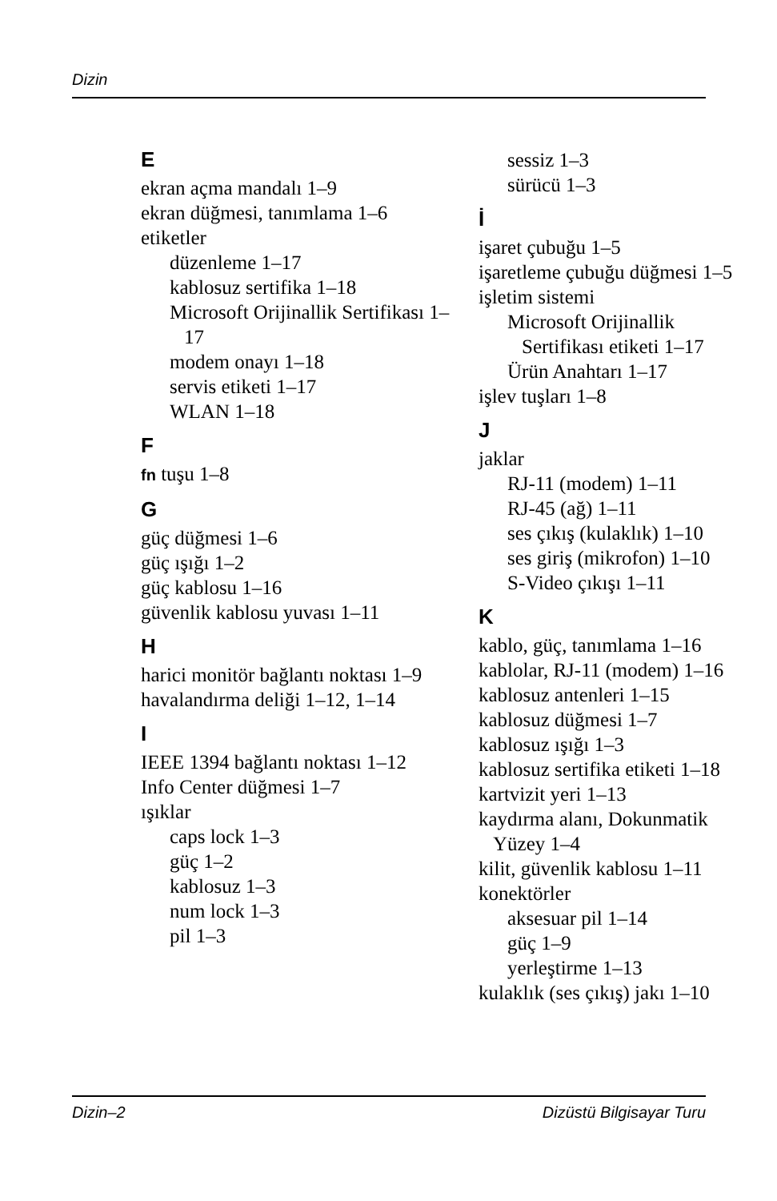Dizin
E
ekran açma mandalı 1–9
ekran düğmesi, tanımlama 1–6
etiketler
düzenleme 1–17
kablosuz sertifika 1–18
Microsoft Orijinallik Sertifikası 1–17
modem onayı 1–18
servis etiketi 1–17
WLAN 1–18
F
fn tuşu 1–8
G
güç düğmesi 1–6
güç ışığı 1–2
güç kablosu 1–16
güvenlik kablosu yuvası 1–11
H
harici monitör bağlantı noktası 1–9
havalandırma deliği 1–12, 1–14
I
IEEE 1394 bağlantı noktası 1–12
Info Center düğmesi 1–7
ışıklar
caps lock 1–3
güç 1–2
kablosuz 1–3
num lock 1–3
pil 1–3
sessiz 1–3
sürücü 1–3
İ
işaret çubuğu 1–5
işaretleme çubuğu düğmesi 1–5
işletim sistemi
Microsoft Orijinallik Sertifikası etiketi 1–17
Ürün Anahtarı 1–17
işlev tuşları 1–8
J
jaklar
RJ-11 (modem) 1–11
RJ-45 (ağ) 1–11
ses çıkış (kulaklık) 1–10
ses giriş (mikrofon) 1–10
S-Video çıkışı 1–11
K
kablo, güç, tanımlama 1–16
kablolar, RJ-11 (modem) 1–16
kablosuz antenleri 1–15
kablosuz düğmesi 1–7
kablosuz ışığı 1–3
kablosuz sertifika etiketi 1–18
kartvizit yeri 1–13
kaydırma alanı, Dokunmatik Yüzey 1–4
kilit, güvenlik kablosu 1–11
konektörler
aksesuar pil 1–14
güç 1–9
yerleştirme 1–13
kulaklık (ses çıkış) jakı 1–10
Dizin–2 Dizüstü Bilgisayar Turu